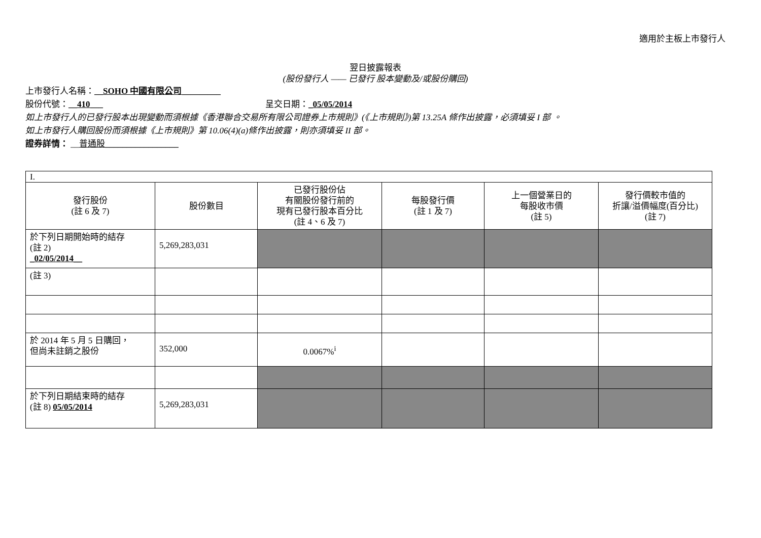適用於主板上市發行人
翌日披露報表
(股份發行人 —— 已發行 股本變動及/或股份購回)
上市發行人名稱：__SOHO 中國有限公司_________
股份代號：__410___ 呈交日期：_05/05/2014
如上市發行人的已發行股本出現變動而須根據《香港聯合交易所有限公司證券上市規則》(《上市規則》)第 13.25A 條作出披露，必須填妥 I 部 。
如上市發行人購回股份而須根據《上市規則》第 10.06(4)(a)條作出披露，則亦須填妥 II 部。
證券詳情： __普通股_________________
| I. | | | | | |
| 發行股份 (註 6 及 7) | 股份數目 | 已發行股份佔 有關股份發行前的 現有已發行股本百分比 (註 4、6 及 7) | 每股發行價 (註 1 及 7) | 上一個營業日的 每股收市價 (註 5) | 發行價較市值的 折讓/溢價幅度(百分比) (註 7) |
| 於下列日期開始時的結存 (註 2) _02/05/2014__ | 5,269,283,031 | | | | |
| (註 3) | | | | | |
| 於 2014 年 5 月 5 日購回， 但尚未註銷之股份 | 352,000 | 0.0067%<sup>i</sup> | | | |
| 於下列日期結束時的結存 (註 8) 05/05/2014 | 5,269,283,031 | | | | |